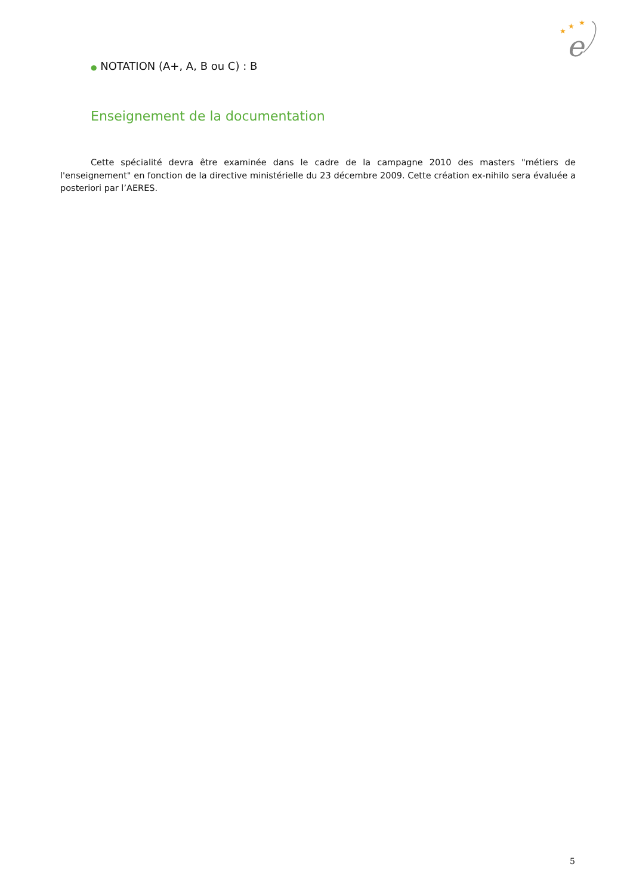★
★
★
e
● NOTATION (A+, A, B ou C) : B
Enseignement de la documentation
Cette spécialité devra être examinée dans le cadre de la campagne 2010 des masters "métiers de l'enseignement" en fonction de la directive ministérielle du 23 décembre 2009. Cette création ex-nihilo sera évaluée a posteriori par l’AERES.
5